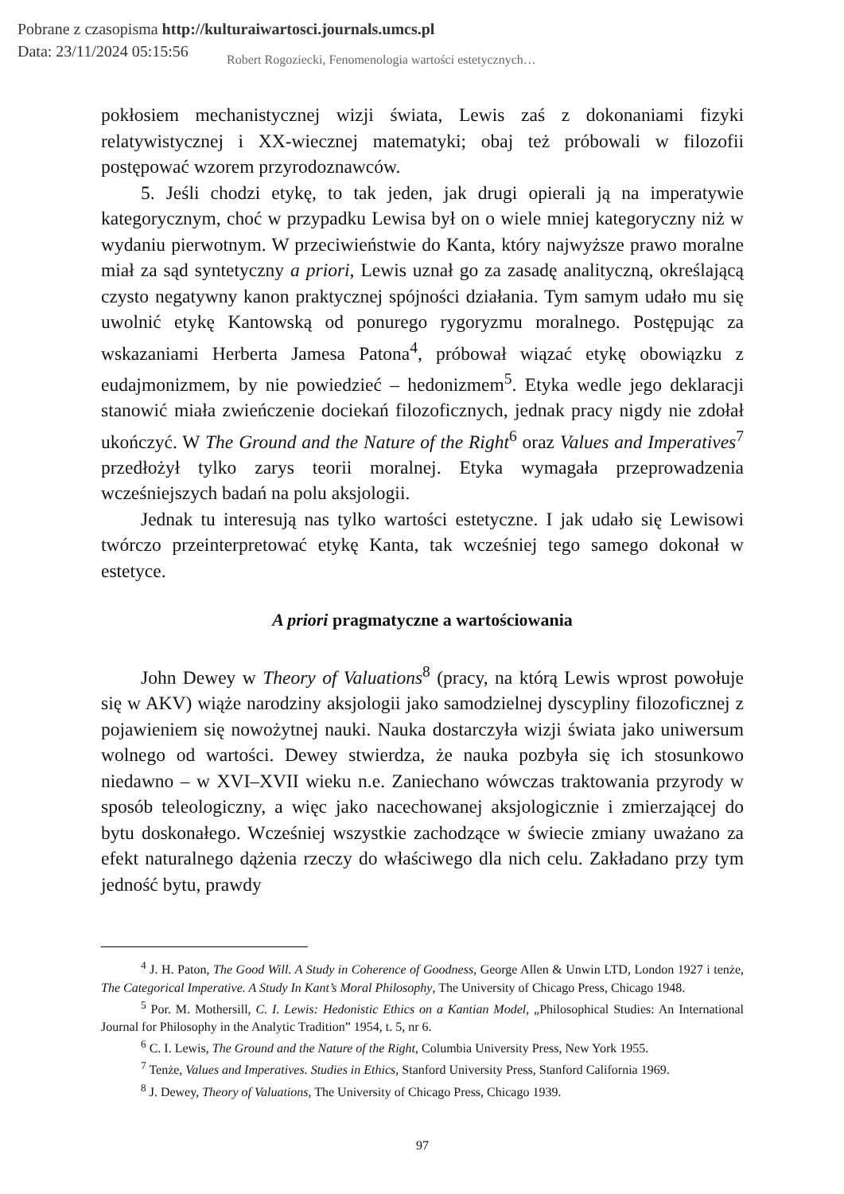Pobrane z czasopisma http://kulturaiwartosci.journals.umcs.pl
Data: 23/11/2024 05:15:56
Robert Rogoziecki, Fenomenologia wartości estetycznych…
pokłosiem mechanistycznej wizji świata, Lewis zaś z dokonaniami fizyki relatywistycznej i XX-wiecznej matematyki; obaj też próbowali w filozofii postępować wzorem przyrodoznawców.
5. Jeśli chodzi etykę, to tak jeden, jak drugi opierali ją na imperatywie kategorycznym, choć w przypadku Lewisa był on o wiele mniej kategoryczny niż w wydaniu pierwotnym. W przeciwieństwie do Kanta, który najwyższe prawo moralne miał za sąd syntetyczny a priori, Lewis uznał go za zasadę analityczną, określającą czysto negatywny kanon praktycznej spójności działania. Tym samym udało mu się uwolnić etykę Kantowską od ponurego rygoryzmu moralnego. Postępując za wskazaniami Herberta Jamesa Patona<sup>4</sup>, próbował wiązać etykę obowiązku z eudajmonizmem, by nie powiedzieć – hedonizmem<sup>5</sup>. Etyka wedle jego deklaracji stanowić miała zwieńczenie dociekań filozoficznych, jednak pracy nigdy nie zdołał ukończyć. W The Ground and the Nature of the Right<sup>6</sup> oraz Values and Imperatives<sup>7</sup> przedłożył tylko zarys teorii moralnej. Etyka wymagała przeprowadzenia wcześniejszych badań na polu aksjologii.
Jednak tu interesują nas tylko wartości estetyczne. I jak udało się Lewisowi twórczo przeinterpretować etykę Kanta, tak wcześniej tego samego dokonał w estetyce.
A priori pragmatyczne a wartościowania
John Dewey w Theory of Valuations<sup>8</sup> (pracy, na którą Lewis wprost powołuje się w AKV) wiąże narodziny aksjologii jako samodzielnej dyscypliny filozoficznej z pojawieniem się nowożytnej nauki. Nauka dostarczyła wizji świata jako uniwersum wolnego od wartości. Dewey stwierdza, że nauka pozbyła się ich stosunkowo niedawno – w XVI–XVII wieku n.e. Zaniechano wówczas traktowania przyrody w sposób teleologiczny, a więc jako nacechowanej aksjologicznie i zmierzającej do bytu doskonałego. Wcześniej wszystkie zachodzące w świecie zmiany uważano za efekt naturalnego dążenia rzeczy do właściwego dla nich celu. Zakładano przy tym jedność bytu, prawdy
<sup>4</sup> J. H. Paton, The Good Will. A Study in Coherence of Goodness, George Allen & Unwin LTD, London 1927 i tenże, The Categorical Imperative. A Study In Kant’s Moral Philosophy, The University of Chicago Press, Chicago 1948.
<sup>5</sup> Por. M. Mothersill, C. I. Lewis: Hedonistic Ethics on a Kantian Model, „Philosophical Studies: An International Journal for Philosophy in the Analytic Tradition” 1954, t. 5, nr 6.
<sup>6</sup> C. I. Lewis, The Ground and the Nature of the Right, Columbia University Press, New York 1955.
<sup>7</sup> Tenże, Values and Imperatives. Studies in Ethics, Stanford University Press, Stanford California 1969.
<sup>8</sup> J. Dewey, Theory of Valuations, The University of Chicago Press, Chicago 1939.
97